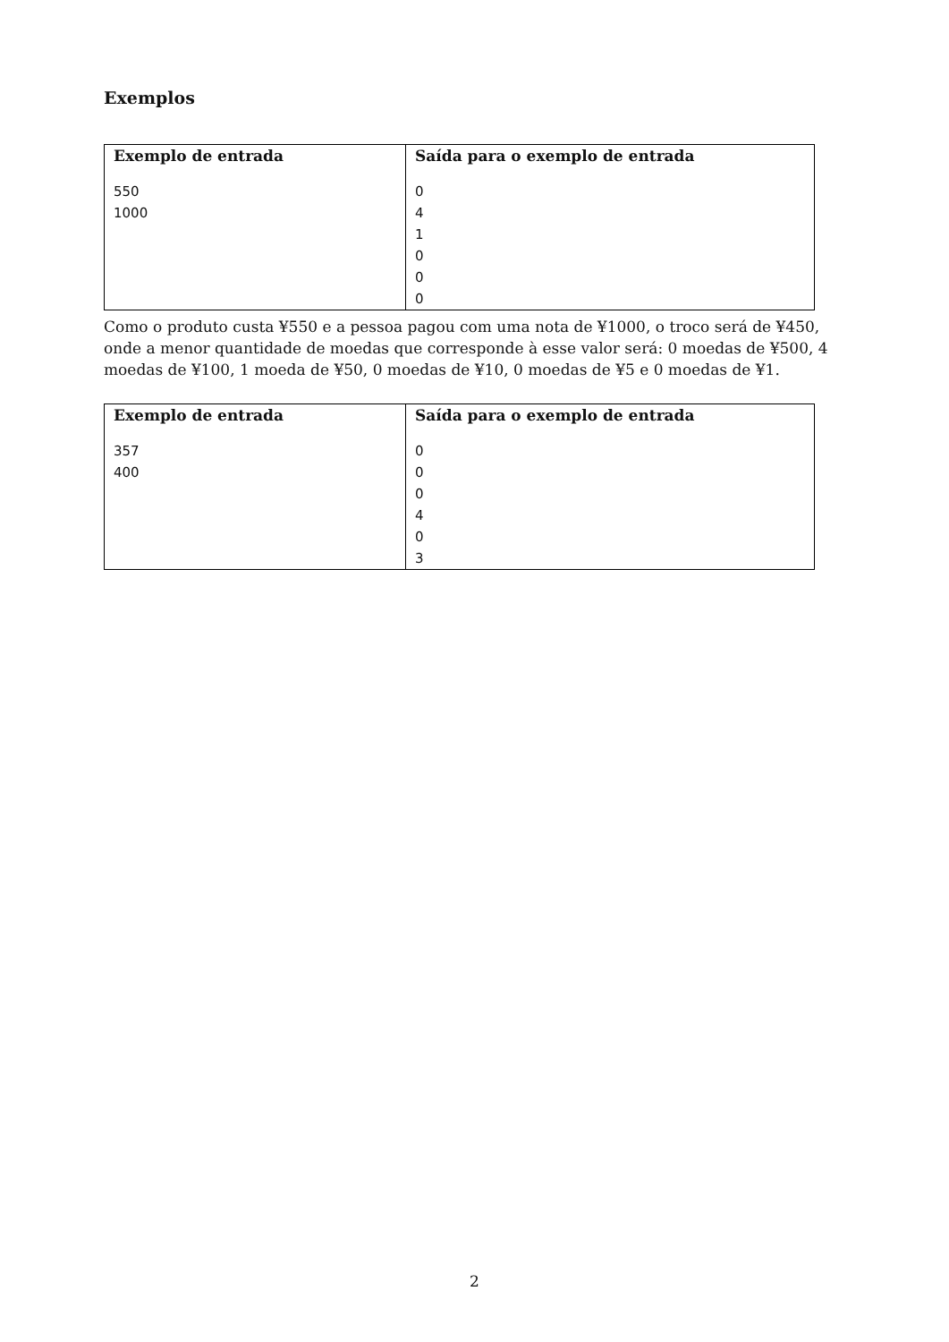Exemplos
| Exemplo de entrada | Saída para o exemplo de entrada |
| --- | --- |
| 550 1000 | 0 4 1 0 0 0 |
Como o produto custa ¥550 e a pessoa pagou com uma nota de ¥1000, o troco será de ¥450, onde a menor quantidade de moedas que corresponde à esse valor será: 0 moedas de ¥500, 4 moedas de ¥100, 1 moeda de ¥50, 0 moedas de ¥10, 0 moedas de ¥5 e 0 moedas de ¥1.
| Exemplo de entrada | Saída para o exemplo de entrada |
| --- | --- |
| 357 400 | 0 0 0 4 0 3 |
2